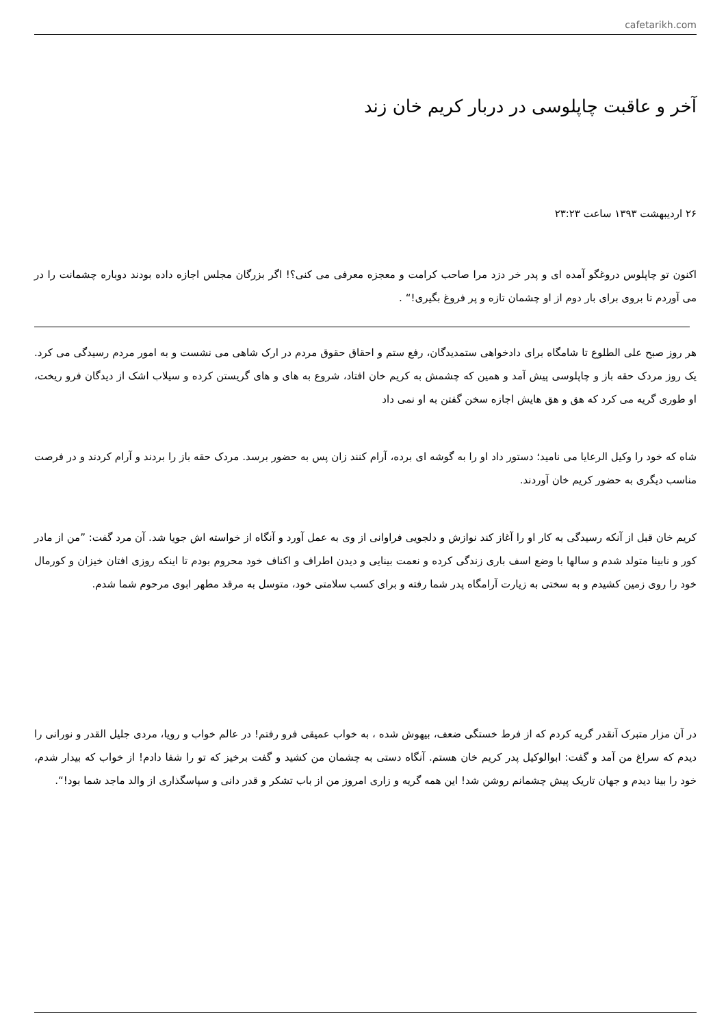cafetarikh.com
آخر و عاقبت چاپلوسی در دربار کریم خان زند
۲۶ اردیبهشت ۱۳۹۳ ساعت ۲۳:۲۳
اکنون تو چاپلوس دروغگو آمده ای و پدر خر دزد مرا صاحب کرامت و معجزه معرفی می کنی؟! اگر بزرگان مجلس اجازه داده بودند دوباره چشمانت را در می آوردم تا بروی برای بار دوم از او چشمان تازه و پر فروغ بگیری!“ .
هر روز صبح علی الطلوع تا شامگاه برای دادخواهی ستمدیدگان، رفع ستم و احقاق حقوق مردم در ارک شاهی می نشست و به امور مردم رسیدگی می کرد. یک روز مردک حقه باز و چاپلوسی پیش آمد و همین که چشمش به کریم خان افتاد، شروع به های و های گریستن کرده و سیلاب اشک از دیدگان فرو ریخت، او طوری گریه می کرد که هق و هق هایش اجازه سخن گفتن به او نمی داد
شاه که خود را وکیل الرعایا می نامید؛ دستور داد او را به گوشه ای برده، آرام کنند زان پس به حضور برسد. مردک حقه باز را بردند و آرام کردند و در فرصت مناسب دیگری به حضور کریم خان آوردند.
کریم خان قبل از آنکه رسیدگی به کار او را آغاز کند نوازش و دلجویی فراوانی از وی به عمل آورد و آنگاه از خواسته اش جویا شد. آن مرد گفت: ”من از مادر کور و نابینا متولد شدم و سالها با وضع اسف باری زندگی کرده و نعمت بینایی و دیدن اطراف و اکناف خود محروم بودم تا اینکه روزی افتان خیزان و کورمال خود را روی زمین کشیدم و به سختی به زیارت آرامگاه پدر شما رفته و برای کسب سلامتی خود، متوسل به مرقد مطهر ابوی مرحوم شما شدم.
در آن مزار متبرک آنقدر گریه کردم که از فرط خستگی ضعف، بیهوش شده ، به خواب عمیقی فرو رفتم! در عالم خواب و رویا، مردی جلیل القدر و نورانی را دیدم که سراغ من آمد و گفت: ابوالوکیل پدر کریم خان هستم. آنگاه دستی به چشمان من کشید و گفت برخیز که تو را شفا دادم! از خواب که بیدار شدم، خود را بینا دیدم و جهان تاریک پیش چشمانم روشن شد! این همه گریه و زاری امروز من از باب تشکر و قدر دانی و سپاسگذاری از والد ماجد شما بود!“.